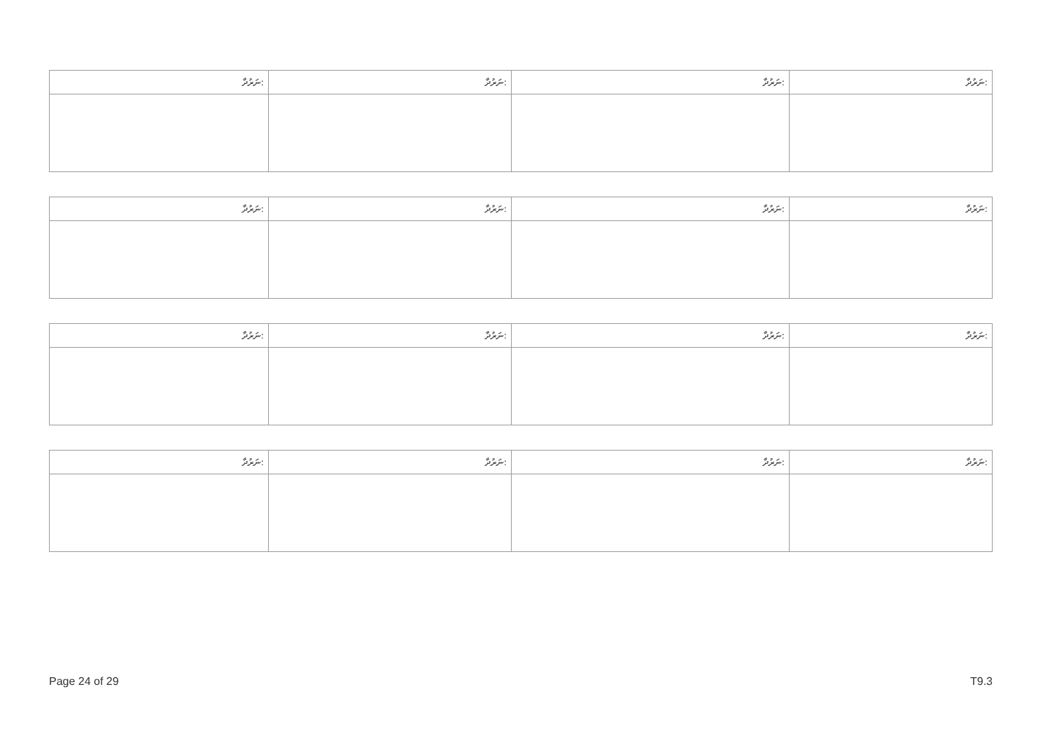| ނަރުދާ: | ނަރުދާ: | ނަރުދާ: | ނަރުދާ: |
| ނަރުދާ: | ނަރުދާ: | ނަރުދާ: | ނަރުދާ: |
| ނަރުދާ: | ނަރުދާ: | ނަރުދާ: | ނަރުދާ: |
| ނަރުދާ: | ނަރުދާ: | ނަރުދާ: | ނަރުދާ: |
Page 24 of 29 T9.3